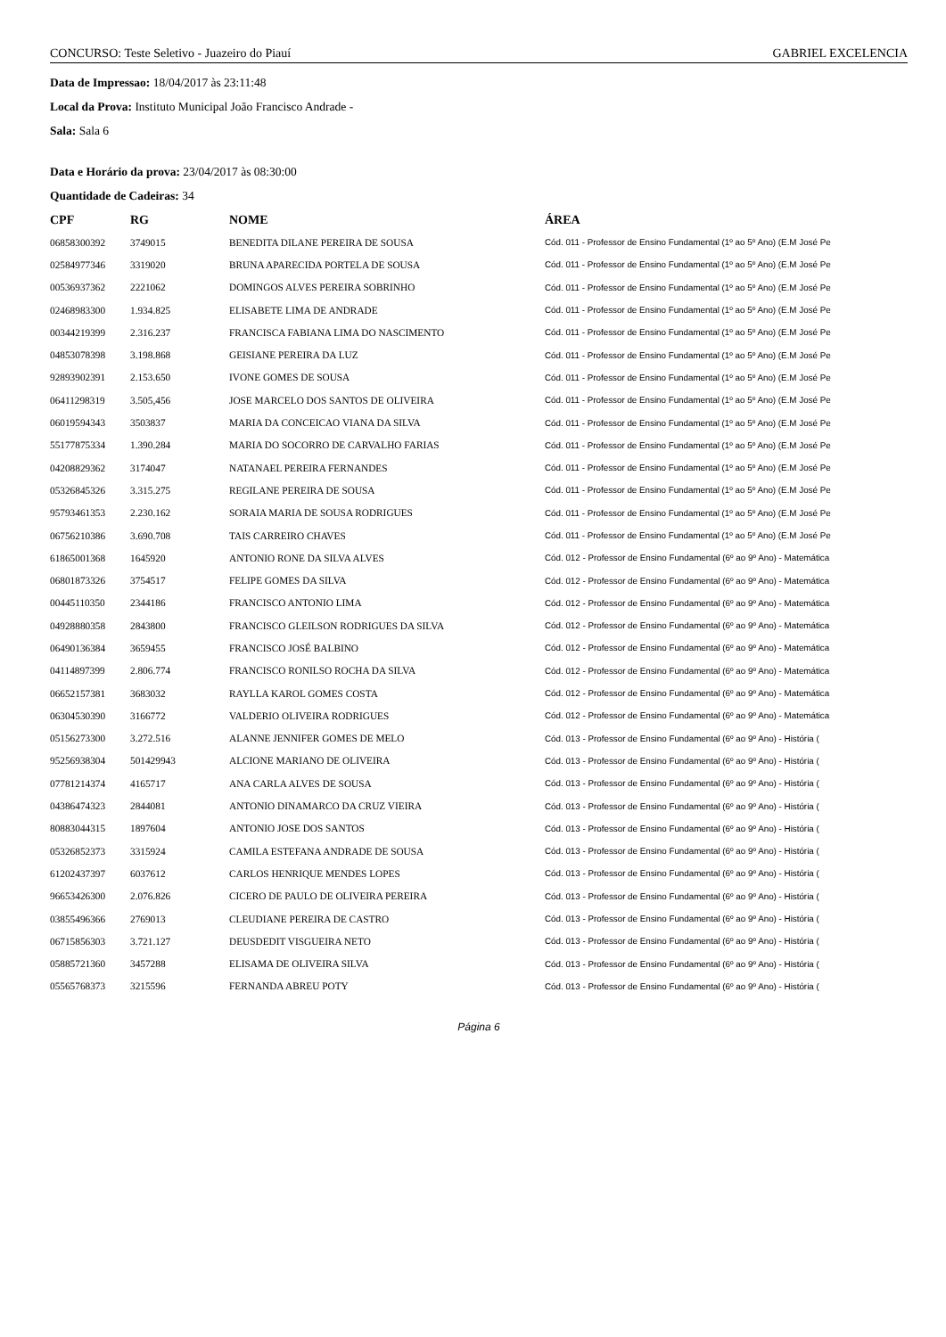CONCURSO: Teste Seletivo - Juazeiro do Piauí GABRIEL EXCELENCIA
Data de Impressao: 18/04/2017 às 23:11:48
Local da Prova: Instituto Municipal João Francisco Andrade -
Sala: Sala 6
Data e Horário da prova: 23/04/2017 às 08:30:00
Quantidade de Cadeiras: 34
| CPF | RG | NOME | ÁREA |
| --- | --- | --- | --- |
| 06858300392 | 3749015 | BENEDITA DILANE PEREIRA DE SOUSA | Cód. 011 - Professor de Ensino Fundamental (1º ao 5º Ano) (E.M José Pe |
| 02584977346 | 3319020 | BRUNA APARECIDA PORTELA DE SOUSA | Cód. 011 - Professor de Ensino Fundamental (1º ao 5º Ano) (E.M José Pe |
| 00536937362 | 2221062 | DOMINGOS ALVES PEREIRA SOBRINHO | Cód. 011 - Professor de Ensino Fundamental (1º ao 5º Ano) (E.M José Pe |
| 02468983300 | 1.934.825 | ELISABETE LIMA DE ANDRADE | Cód. 011 - Professor de Ensino Fundamental (1º ao 5º Ano) (E.M José Pe |
| 00344219399 | 2.316.237 | FRANCISCA FABIANA LIMA DO NASCIMENTO | Cód. 011 - Professor de Ensino Fundamental (1º ao 5º Ano) (E.M José Pe |
| 04853078398 | 3.198.868 | GEISIANE PEREIRA DA LUZ | Cód. 011 - Professor de Ensino Fundamental (1º ao 5º Ano) (E.M José Pe |
| 92893902391 | 2.153.650 | IVONE GOMES DE SOUSA | Cód. 011 - Professor de Ensino Fundamental (1º ao 5º Ano) (E.M José Pe |
| 06411298319 | 3.505,456 | JOSE MARCELO DOS SANTOS DE OLIVEIRA | Cód. 011 - Professor de Ensino Fundamental (1º ao 5º Ano) (E.M José Pe |
| 06019594343 | 3503837 | MARIA DA CONCEICAO VIANA DA SILVA | Cód. 011 - Professor de Ensino Fundamental (1º ao 5º Ano) (E.M José Pe |
| 55177875334 | 1.390.284 | MARIA DO SOCORRO DE CARVALHO FARIAS | Cód. 011 - Professor de Ensino Fundamental (1º ao 5º Ano) (E.M José Pe |
| 04208829362 | 3174047 | NATANAEL PEREIRA FERNANDES | Cód. 011 - Professor de Ensino Fundamental (1º ao 5º Ano) (E.M José Pe |
| 05326845326 | 3.315.275 | REGILANE PEREIRA DE SOUSA | Cód. 011 - Professor de Ensino Fundamental (1º ao 5º Ano) (E.M José Pe |
| 95793461353 | 2.230.162 | SORAIA MARIA DE SOUSA RODRIGUES | Cód. 011 - Professor de Ensino Fundamental (1º ao 5º Ano) (E.M José Pe |
| 06756210386 | 3.690.708 | TAIS CARREIRO CHAVES | Cód. 011 - Professor de Ensino Fundamental (1º ao 5º Ano) (E.M José Pe |
| 61865001368 | 1645920 | ANTONIO RONE DA SILVA ALVES | Cód. 012 - Professor de Ensino Fundamental (6º ao 9º Ano) - Matemática |
| 06801873326 | 3754517 | FELIPE GOMES DA SILVA | Cód. 012 - Professor de Ensino Fundamental (6º ao 9º Ano) - Matemática |
| 00445110350 | 2344186 | FRANCISCO ANTONIO LIMA | Cód. 012 - Professor de Ensino Fundamental (6º ao 9º Ano) - Matemática |
| 04928880358 | 2843800 | FRANCISCO GLEILSON RODRIGUES DA SILVA | Cód. 012 - Professor de Ensino Fundamental (6º ao 9º Ano) - Matemática |
| 06490136384 | 3659455 | FRANCISCO JOSÉ BALBINO | Cód. 012 - Professor de Ensino Fundamental (6º ao 9º Ano) - Matemática |
| 04114897399 | 2.806.774 | FRANCISCO RONILSO ROCHA DA SILVA | Cód. 012 - Professor de Ensino Fundamental (6º ao 9º Ano) - Matemática |
| 06652157381 | 3683032 | RAYLLA KAROL GOMES COSTA | Cód. 012 - Professor de Ensino Fundamental (6º ao 9º Ano) - Matemática |
| 06304530390 | 3166772 | VALDERIO OLIVEIRA RODRIGUES | Cód. 012 - Professor de Ensino Fundamental (6º ao 9º Ano) - Matemática |
| 05156273300 | 3.272.516 | ALANNE JENNIFER GOMES DE MELO | Cód. 013 - Professor de Ensino Fundamental (6º ao 9º Ano) - História ( |
| 95256938304 | 501429943 | ALCIONE MARIANO DE OLIVEIRA | Cód. 013 - Professor de Ensino Fundamental (6º ao 9º Ano) - História ( |
| 07781214374 | 4165717 | ANA CARLA ALVES DE SOUSA | Cód. 013 - Professor de Ensino Fundamental (6º ao 9º Ano) - História ( |
| 04386474323 | 2844081 | ANTONIO DINAMARCO DA CRUZ VIEIRA | Cód. 013 - Professor de Ensino Fundamental (6º ao 9º Ano) - História ( |
| 80883044315 | 1897604 | ANTONIO JOSE DOS SANTOS | Cód. 013 - Professor de Ensino Fundamental (6º ao 9º Ano) - História ( |
| 05326852373 | 3315924 | CAMILA ESTEFANA ANDRADE DE SOUSA | Cód. 013 - Professor de Ensino Fundamental (6º ao 9º Ano) - História ( |
| 61202437397 | 6037612 | CARLOS HENRIQUE MENDES LOPES | Cód. 013 - Professor de Ensino Fundamental (6º ao 9º Ano) - História ( |
| 96653426300 | 2.076.826 | CICERO DE PAULO DE OLIVEIRA PEREIRA | Cód. 013 - Professor de Ensino Fundamental (6º ao 9º Ano) - História ( |
| 03855496366 | 2769013 | CLEUDIANE PEREIRA DE CASTRO | Cód. 013 - Professor de Ensino Fundamental (6º ao 9º Ano) - História ( |
| 06715856303 | 3.721.127 | DEUSDEDIT VISGUEIRA NETO | Cód. 013 - Professor de Ensino Fundamental (6º ao 9º Ano) - História ( |
| 05885721360 | 3457288 | ELISAMA DE OLIVEIRA SILVA | Cód. 013 - Professor de Ensino Fundamental (6º ao 9º Ano) - História ( |
| 05565768373 | 3215596 | FERNANDA ABREU POTY | Cód. 013 - Professor de Ensino Fundamental (6º ao 9º Ano) - História ( |
Página 6